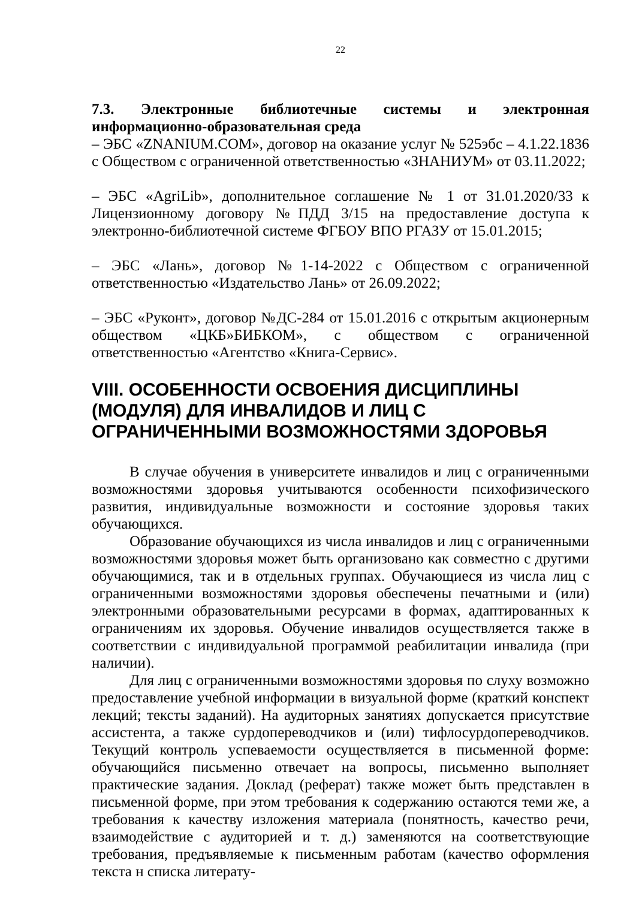22
7.3. Электронные библиотечные системы и электронная информационно-образовательная среда
– ЭБС «ZNANIUM.COM», договор на оказание услуг № 525эбс – 4.1.22.1836 с Обществом с ограниченной ответственностью «ЗНАНИУМ» от 03.11.2022;
– ЭБС «AgriLib», дополнительное соглашение № 1 от 31.01.2020/33 к Лицензионному договору №ПДД 3/15 на предоставление доступа к электронно-библиотечной системе ФГБОУ ВПО РГАЗУ от 15.01.2015;
– ЭБС «Лань», договор №1-14-2022 с Обществом с ограниченной ответственностью «Издательство Лань» от 26.09.2022;
– ЭБС «Руконт», договор №ДС-284 от 15.01.2016 с открытым акционерным обществом «ЦКБ»БИБКОМ», с обществом с ограниченной ответственностью «Агентство «Книга-Сервис».
VIII. ОСОБЕННОСТИ ОСВОЕНИЯ ДИСЦИПЛИНЫ (МОДУЛЯ) ДЛЯ ИНВАЛИДОВ И ЛИЦ С ОГРАНИЧЕННЫМИ ВОЗМОЖНОСТЯМИ ЗДОРОВЬЯ
В случае обучения в университете инвалидов и лиц с ограниченными возможностями здоровья учитываются особенности психофизического развития, индивидуальные возможности и состояние здоровья таких обучающихся.
Образование обучающихся из числа инвалидов и лиц с ограниченными возможностями здоровья может быть организовано как совместно с другими обучающимися, так и в отдельных группах. Обучающиеся из числа лиц с ограниченными возможностями здоровья обеспечены печатными и (или) электронными образовательными ресурсами в формах, адаптированных к ограничениям их здоровья. Обучение инвалидов осуществляется также в соответствии с индивидуальной программой реабилитации инвалида (при наличии).
Для лиц с ограниченными возможностями здоровья по слуху возможно предоставление учебной информации в визуальной форме (краткий конспект лекций; тексты заданий). На аудиторных занятиях допускается присутствие ассистента, а также сурдопереводчиков и (или) тифлосурдопереводчиков. Текущий контроль успеваемости осуществляется в письменной форме: обучающийся письменно отвечает на вопросы, письменно выполняет практические задания. Доклад (реферат) также может быть представлен в письменной форме, при этом требования к содержанию остаются теми же, а требования к качеству изложения материала (понятность, качество речи, взаимодействие с аудиторией и т. д.) заменяются на соответствующие требования, предъявляемые к письменным работам (качество оформления текста н списка литерату-